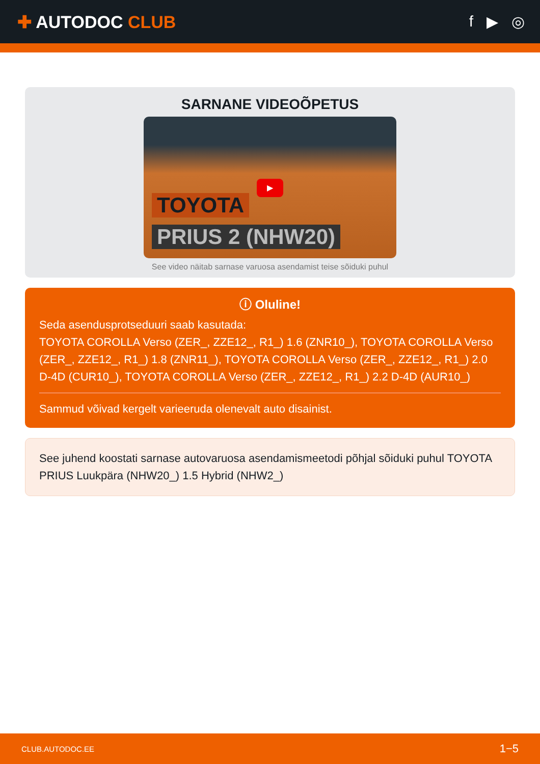✚ AUTODOC CLUB f ▶ ◎
SARNANE VIDEOÕPETUS
▶
TOYOTA
PRIUS 2 (NHW20)
See video näitab sarnase varuosa asendamist teise sõiduki puhul
ⓘ Oluline!
Seda asendusprotseduuri saab kasutada:
TOYOTA COROLLA Verso (ZER_, ZZE12_, R1_) 1.6 (ZNR10_), TOYOTA COROLLA Verso (ZER_, ZZE12_, R1_) 1.8 (ZNR11_), TOYOTA COROLLA Verso (ZER_, ZZE12_, R1_) 2.0 D-4D (CUR10_), TOYOTA COROLLA Verso (ZER_, ZZE12_, R1_) 2.2 D-4D (AUR10_)
Sammud võivad kergelt varieeruda olenevalt auto disainist.
See juhend koostati sarnase autovaruosa asendamismeetodi põhjal sõiduki puhul TOYOTA PRIUS Luukpära (NHW20_) 1.5 Hybrid (NHW2_)
CLUB.AUTODOC.EE 1−5